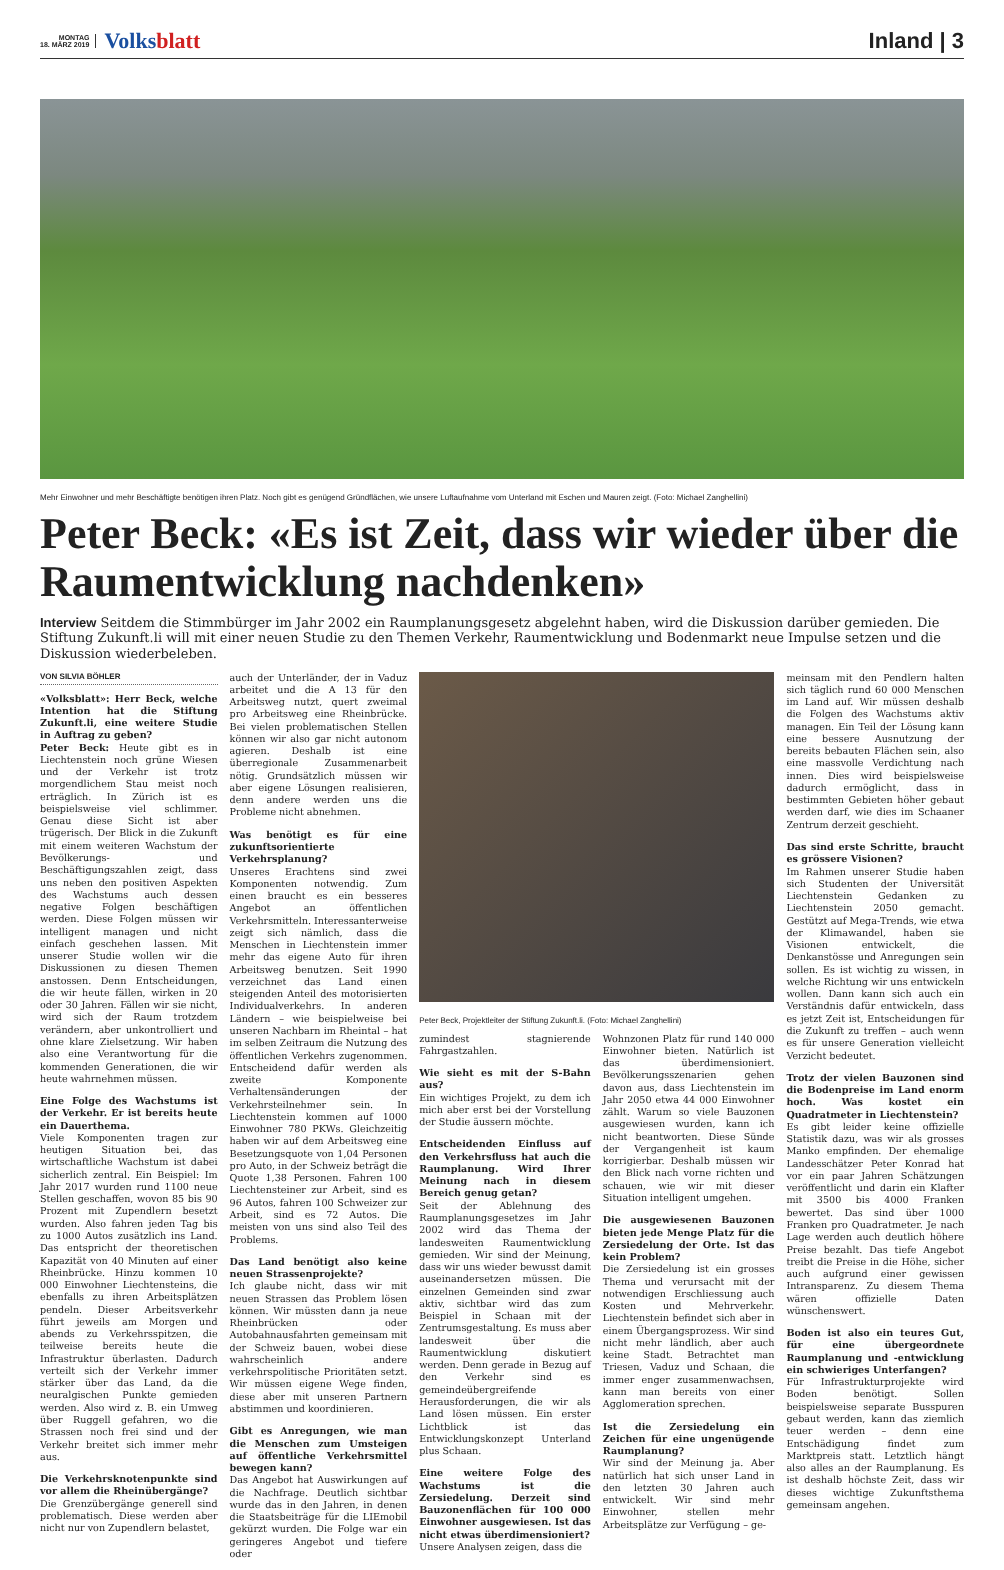MONTAG
18. MÄRZ 2019
Volksblatt
Inland | 3
Mehr Einwohner und mehr Beschäftigte benötigen ihren Platz. Noch gibt es genügend Gründflächen, wie unsere Luftaufnahme vom Unterland mit Eschen und Mauren zeigt. (Foto: Michael Zanghellini)
Peter Beck: «Es ist Zeit, dass wir wieder über die Raumentwicklung nachdenken»
Interview Seitdem die Stimmbürger im Jahr 2002 ein Raumplanungsgesetz abgelehnt haben, wird die Diskussion darüber gemieden. Die Stiftung Zukunft.li will mit einer neuen Studie zu den Themen Verkehr, Raumentwicklung und Bodenmarkt neue Impulse setzen und die Diskussion wiederbeleben.
VON SILVIA BÖHLER
«Volksblatt»: Herr Beck, welche Intention hat die Stiftung Zukunft.li, eine weitere Studie in Auftrag zu geben?
Peter Beck: Heute gibt es in Liechtenstein noch grüne Wiesen und der Verkehr ist trotz morgendlichem Stau meist noch erträglich. In Zürich ist es beispielsweise viel schlimmer. Genau diese Sicht ist aber trügerisch. Der Blick in die Zukunft mit einem weiteren Wachstum der Bevölkerungs- und Beschäftigungszahlen zeigt, dass uns neben den positiven Aspekten des Wachstums auch dessen negative Folgen beschäftigen werden. Diese Folgen müssen wir intelligent managen und nicht einfach geschehen lassen. Mit unserer Studie wollen wir die Diskussionen zu diesen Themen anstossen. Denn Entscheidungen, die wir heute fällen, wirken in 20 oder 30 Jahren. Fällen wir sie nicht, wird sich der Raum trotzdem verändern, aber unkontrolliert und ohne klare Zielsetzung. Wir haben also eine Verantwortung für die kommenden Generationen, die wir heute wahrnehmen müssen.
Eine Folge des Wachstums ist der Verkehr. Er ist bereits heute ein Dauerthema.
Viele Komponenten tragen zur heutigen Situation bei, das wirtschaftliche Wachstum ist dabei sicherlich zentral. Ein Beispiel: Im Jahr 2017 wurden rund 1100 neue Stellen geschaffen, wovon 85 bis 90 Prozent mit Zupendlern besetzt wurden. Also fahren jeden Tag bis zu 1000 Autos zusätzlich ins Land. Das entspricht der theoretischen Kapazität von 40 Minuten auf einer Rheinbrücke. Hinzu kommen 10 000 Einwohner Liechtensteins, die ebenfalls zu ihren Arbeitsplätzen pendeln. Dieser Arbeitsverkehr führt jeweils am Morgen und abends zu Verkehrsspitzen, die teilweise bereits heute die Infrastruktur überlasten. Dadurch verteilt sich der Verkehr immer stärker über das Land, da die neuralgischen Punkte gemieden werden. Also wird z. B. ein Umweg über Ruggell gefahren, wo die Strassen noch frei sind und der Verkehr breitet sich immer mehr aus.
Die Verkehrsknotenpunkte sind vor allem die Rheinübergänge?
Die Grenzübergänge generell sind problematisch. Diese werden aber nicht nur von Zupendlern belastet,
auch der Unterländer, der in Vaduz arbeitet und die A 13 für den Arbeitsweg nutzt, quert zweimal pro Arbeitsweg eine Rheinbrücke. Bei vielen problematischen Stellen können wir also gar nicht autonom agieren. Deshalb ist eine überregionale Zusammenarbeit nötig. Grundsätzlich müssen wir aber eigene Lösungen realisieren, denn andere werden uns die Probleme nicht abnehmen.
Was benötigt es für eine zukunftsorientierte Verkehrsplanung?
Unseres Erachtens sind zwei Komponenten notwendig. Zum einen braucht es ein besseres Angebot an öffentlichen Verkehrsmitteln. Interessanterweise zeigt sich nämlich, dass die Menschen in Liechtenstein immer mehr das eigene Auto für ihren Arbeitsweg benutzen. Seit 1990 verzeichnet das Land einen steigenden Anteil des motorisierten Individualverkehrs. In anderen Ländern – wie beispielweise bei unseren Nachbarn im Rheintal – hat im selben Zeitraum die Nutzung des öffentlichen Verkehrs zugenommen. Entscheidend dafür werden als zweite Komponente Verhaltensänderungen der Verkehrsteilnehmer sein. In Liechtenstein kommen auf 1000 Einwohner 780 PKWs. Gleichzeitig haben wir auf dem Arbeitsweg eine Besetzungsquote von 1,04 Personen pro Auto, in der Schweiz beträgt die Quote 1,38 Personen. Fahren 100 Liechtensteiner zur Arbeit, sind es 96 Autos, fahren 100 Schweizer zur Arbeit, sind es 72 Autos. Die meisten von uns sind also Teil des Problems.
Das Land benötigt also keine neuen Strassenprojekte?
Ich glaube nicht, dass wir mit neuen Strassen das Problem lösen können. Wir müssten dann ja neue Rheinbrücken oder Autobahnausfahrten gemeinsam mit der Schweiz bauen, wobei diese wahrscheinlich andere verkehrspolitische Prioritäten setzt. Wir müssen eigene Wege finden, diese aber mit unseren Partnern abstimmen und koordinieren.
Gibt es Anregungen, wie man die Menschen zum Umsteigen auf öffentliche Verkehrsmittel bewegen kann?
Das Angebot hat Auswirkungen auf die Nachfrage. Deutlich sichtbar wurde das in den Jahren, in denen die Staatsbeiträge für die LIEmobil gekürzt wurden. Die Folge war ein geringeres Angebot und tiefere oder
Peter Beck, Projektleiter der Stiftung Zukunft.li. (Foto: Michael Zanghellini)
zumindest stagnierende Fahrgastzahlen.
Wie sieht es mit der S-Bahn aus?
Ein wichtiges Projekt, zu dem ich mich aber erst bei der Vorstellung der Studie äussern möchte.
Entscheidenden Einfluss auf den Verkehrsfluss hat auch die Raumplanung. Wird Ihrer Meinung nach in diesem Bereich genug getan?
Seit der Ablehnung des Raumplanungsgesetzes im Jahr 2002 wird das Thema der landesweiten Raumentwicklung gemieden. Wir sind der Meinung, dass wir uns wieder bewusst damit auseinandersetzen müssen. Die einzelnen Gemeinden sind zwar aktiv, sichtbar wird das zum Beispiel in Schaan mit der Zentrumsgestaltung. Es muss aber landesweit über die Raumentwicklung diskutiert werden. Denn gerade in Bezug auf den Verkehr sind es gemeindeübergreifende Herausforderungen, die wir als Land lösen müssen. Ein erster Lichtblick ist das Entwicklungskonzept Unterland plus Schaan.
Eine weitere Folge des Wachstums ist die Zersiedelung. Derzeit sind Bauzonenflächen für 100 000 Einwohner ausgewiesen. Ist das nicht etwas überdimensioniert?
Unsere Analysen zeigen, dass die
Wohnzonen Platz für rund 140 000 Einwohner bieten. Natürlich ist das überdimensioniert. Bevölkerungsszenarien gehen davon aus, dass Liechtenstein im Jahr 2050 etwa 44 000 Einwohner zählt. Warum so viele Bauzonen ausgewiesen wurden, kann ich nicht beantworten. Diese Sünde der Vergangenheit ist kaum korrigierbar. Deshalb müssen wir den Blick nach vorne richten und schauen, wie wir mit dieser Situation intelligent umgehen.
Die ausgewiesenen Bauzonen bieten jede Menge Platz für die Zersiedelung der Orte. Ist das kein Problem?
Die Zersiedelung ist ein grosses Thema und verursacht mit der notwendigen Erschliessung auch Kosten und Mehrverkehr. Liechtenstein befindet sich aber in einem Übergangsprozess. Wir sind nicht mehr ländlich, aber auch keine Stadt. Betrachtet man Triesen, Vaduz und Schaan, die immer enger zusammenwachsen, kann man bereits von einer Agglomeration sprechen.
Ist die Zersiedelung ein Zeichen für eine ungenügende Raumplanung?
Wir sind der Meinung ja. Aber natürlich hat sich unser Land in den letzten 30 Jahren auch entwickelt. Wir sind mehr Einwohner, stellen mehr Arbeitsplätze zur Verfügung – ge-
meinsam mit den Pendlern halten sich täglich rund 60 000 Menschen im Land auf. Wir müssen deshalb die Folgen des Wachstums aktiv managen. Ein Teil der Lösung kann eine bessere Ausnutzung der bereits bebauten Flächen sein, also eine massvolle Verdichtung nach innen. Dies wird beispielsweise dadurch ermöglicht, dass in bestimmten Gebieten höher gebaut werden darf, wie dies im Schaaner Zentrum derzeit geschieht.
Das sind erste Schritte, braucht es grössere Visionen?
Im Rahmen unserer Studie haben sich Studenten der Universität Liechtenstein Gedanken zu Liechtenstein 2050 gemacht. Gestützt auf Mega-Trends, wie etwa der Klimawandel, haben sie Visionen entwickelt, die Denkanstösse und Anregungen sein sollen. Es ist wichtig zu wissen, in welche Richtung wir uns entwickeln wollen. Dann kann sich auch ein Verständnis dafür entwickeln, dass es jetzt Zeit ist, Entscheidungen für die Zukunft zu treffen – auch wenn es für unsere Generation vielleicht Verzicht bedeutet.
Trotz der vielen Bauzonen sind die Bodenpreise im Land enorm hoch. Was kostet ein Quadratmeter in Liechtenstein?
Es gibt leider keine offizielle Statistik dazu, was wir als grosses Manko empfinden. Der ehemalige Landesschätzer Peter Konrad hat vor ein paar Jahren Schätzungen veröffentlicht und darin ein Klafter mit 3500 bis 4000 Franken bewertet. Das sind über 1000 Franken pro Quadratmeter. Je nach Lage werden auch deutlich höhere Preise bezahlt. Das tiefe Angebot treibt die Preise in die Höhe, sicher auch aufgrund einer gewissen Intransparenz. Zu diesem Thema wären offizielle Daten wünschenswert.
Boden ist also ein teures Gut, für eine übergeordnete Raumplanung und -entwicklung ein schwieriges Unterfangen?
Für Infrastrukturprojekte wird Boden benötigt. Sollen beispielsweise separate Busspuren gebaut werden, kann das ziemlich teuer werden – denn eine Entschädigung findet zum Marktpreis statt. Letztlich hängt also alles an der Raumplanung. Es ist deshalb höchste Zeit, dass wir dieses wichtige Zukunftsthema gemeinsam angehen.